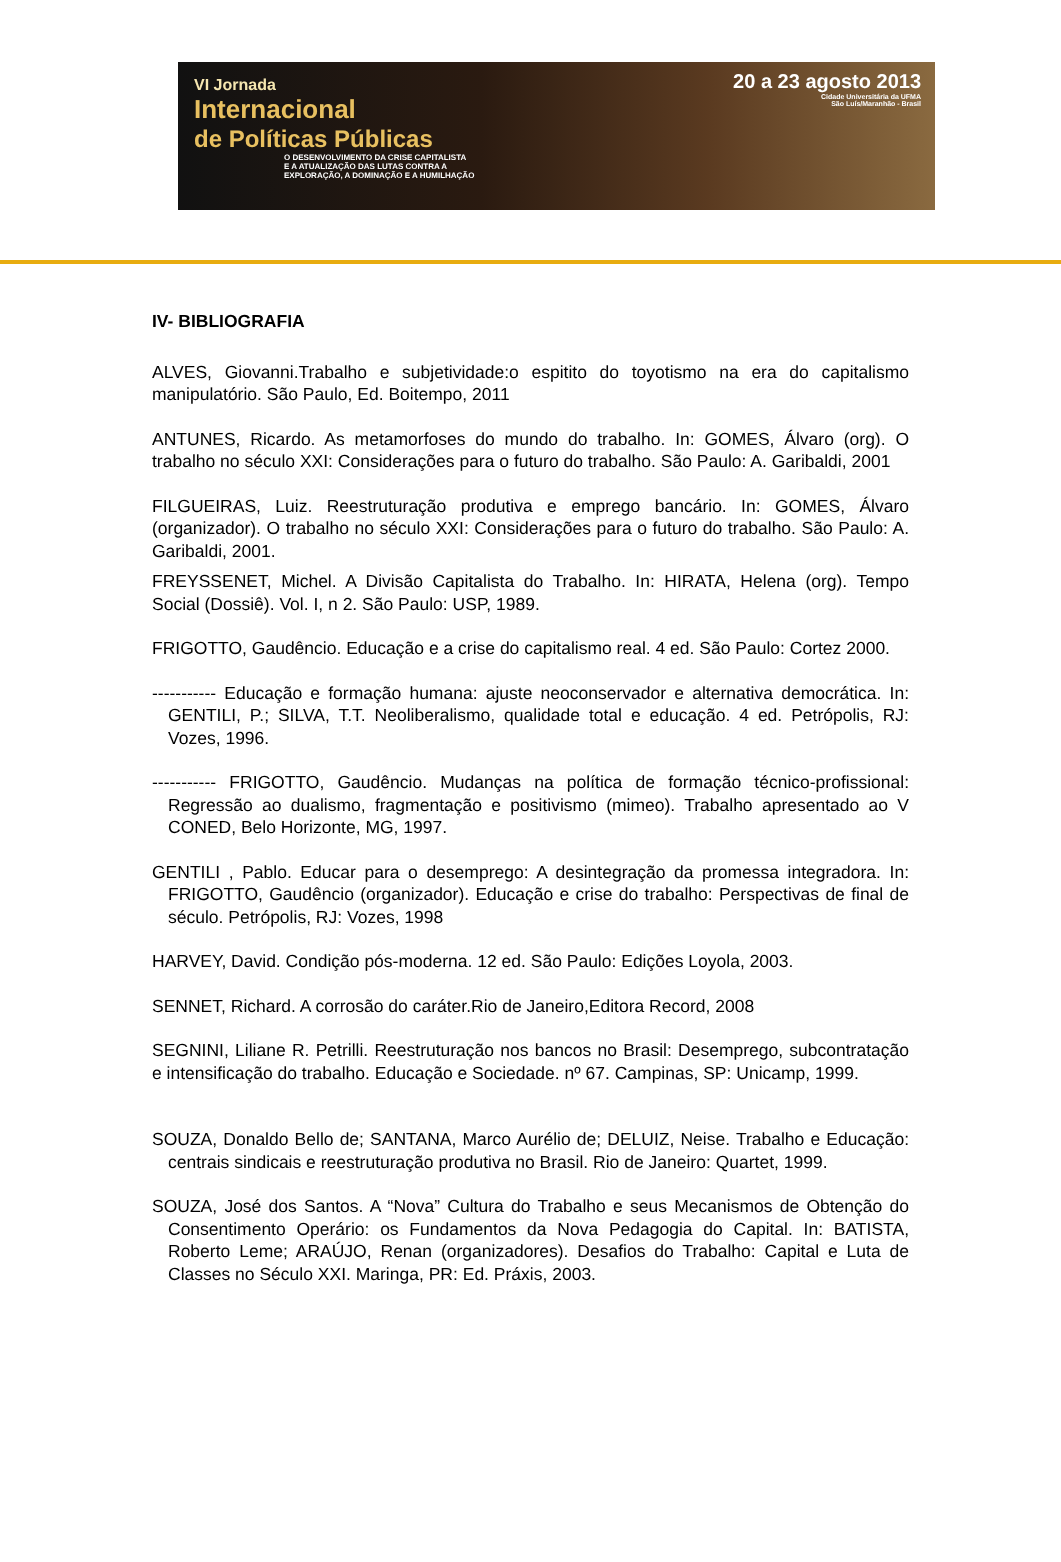VI Jornada
Internacional
de Políticas Públicas
O DESENVOLVIMENTO DA CRISE CAPITALISTA
E A ATUALIZAÇÃO DAS LUTAS CONTRA A
EXPLORAÇÃO, A DOMINAÇÃO E A HUMILHAÇÃO
20 a 23 agosto 2013
Cidade Universitária da UFMA
São Luís/Maranhão - Brasil
IV- BIBLIOGRAFIA
ALVES, Giovanni.Trabalho e subjetividade:o espitito do toyotismo na era do capitalismo manipulatório. São Paulo, Ed. Boitempo, 2011
ANTUNES, Ricardo. As metamorfoses do mundo do trabalho. In: GOMES, Álvaro (org). O trabalho no século XXI: Considerações para o futuro do trabalho. São Paulo: A. Garibaldi, 2001
FILGUEIRAS, Luiz. Reestruturação produtiva e emprego bancário. In: GOMES, Álvaro (organizador). O trabalho no século XXI: Considerações para o futuro do trabalho. São Paulo: A. Garibaldi, 2001.
FREYSSENET, Michel. A Divisão Capitalista do Trabalho. In: HIRATA, Helena (org). Tempo Social (Dossiê). Vol. I, n 2. São Paulo: USP, 1989.
FRIGOTTO, Gaudêncio. Educação e a crise do capitalismo real. 4 ed. São Paulo: Cortez 2000.
----------- Educação e formação humana: ajuste neoconservador e alternativa democrática. In: GENTILI, P.; SILVA, T.T. Neoliberalismo, qualidade total e educação. 4 ed. Petrópolis, RJ: Vozes, 1996.
----------- FRIGOTTO, Gaudêncio. Mudanças na política de formação técnico-profissional: Regressão ao dualismo, fragmentação e positivismo (mimeo). Trabalho apresentado ao V CONED, Belo Horizonte, MG, 1997.
GENTILI , Pablo. Educar para o desemprego: A desintegração da promessa integradora. In: FRIGOTTO, Gaudêncio (organizador). Educação e crise do trabalho: Perspectivas de final de século. Petrópolis, RJ: Vozes, 1998
HARVEY, David. Condição pós-moderna. 12 ed. São Paulo: Edições Loyola, 2003.
SENNET, Richard. A corrosão do caráter.Rio de Janeiro,Editora Record, 2008
SEGNINI, Liliane R. Petrilli. Reestruturação nos bancos no Brasil: Desemprego, subcontratação e intensificação do trabalho. Educação e Sociedade. nº 67. Campinas, SP: Unicamp, 1999.
SOUZA, Donaldo Bello de; SANTANA, Marco Aurélio de; DELUIZ, Neise. Trabalho e Educação: centrais sindicais e reestruturação produtiva no Brasil. Rio de Janeiro: Quartet, 1999.
SOUZA, José dos Santos. A “Nova” Cultura do Trabalho e seus Mecanismos de Obtenção do Consentimento Operário: os Fundamentos da Nova Pedagogia do Capital. In: BATISTA, Roberto Leme; ARAÚJO, Renan (organizadores). Desafios do Trabalho: Capital e Luta de Classes no Século XXI. Maringa, PR: Ed. Práxis, 2003.